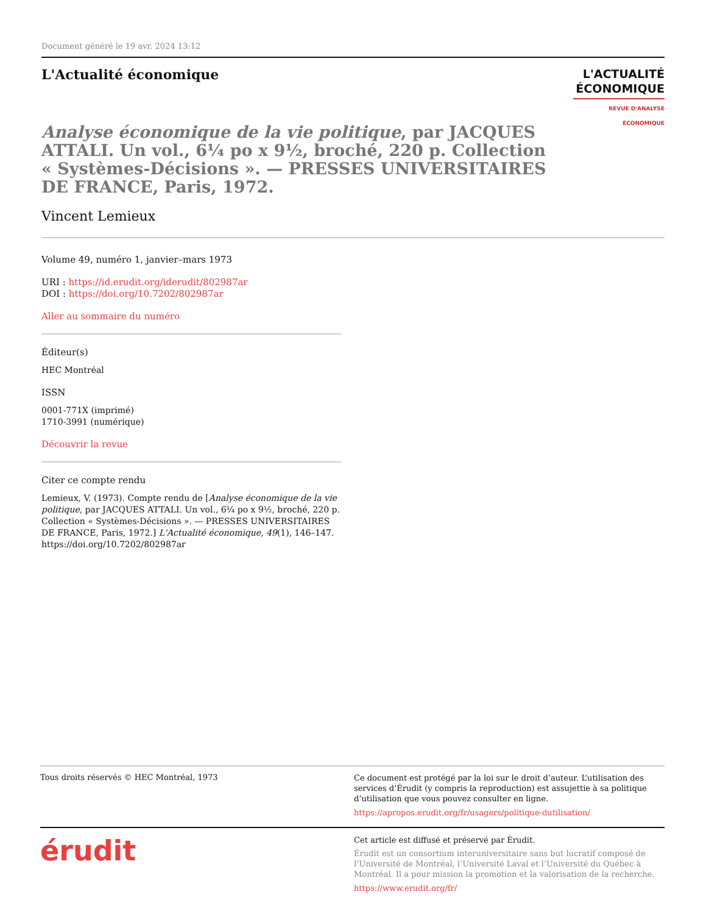Document généré le 19 avr. 2024 13:12
L'Actualité économique
L'ACTUALITÉ
ÉCONOMIQUE
REVUE D'ANALYSE ÉCONOMIQUE
Analyse économique de la vie politique, par JACQUES ATTALI. Un vol., 6¼ po x 9½, broché, 220 p. Collection « Systèmes-Décisions ». — PRESSES UNIVERSITAIRES DE FRANCE, Paris, 1972.
Vincent Lemieux
Volume 49, numéro 1, janvier–mars 1973
URI : https://id.erudit.org/iderudit/802987ar
DOI : https://doi.org/10.7202/802987ar
Aller au sommaire du numéro
Éditeur(s)
HEC Montréal
ISSN
0001-771X (imprimé)
1710-3991 (numérique)
Découvrir la revue
Citer ce compte rendu
Lemieux, V. (1973). Compte rendu de [Analyse économique de la vie politique, par JACQUES ATTALI. Un vol., 6¼ po x 9½, broché, 220 p. Collection « Systèmes-Décisions ». — PRESSES UNIVERSITAIRES DE FRANCE, Paris, 1972.] L'Actualité économique, 49(1), 146–147. https://doi.org/10.7202/802987ar
Tous droits réservés © HEC Montréal, 1973
Ce document est protégé par la loi sur le droit d’auteur. L’utilisation des services d’Érudit (y compris la reproduction) est assujettie à sa politique d’utilisation que vous pouvez consulter en ligne.
https://apropos.erudit.org/fr/usagers/politique-dutilisation/
érudit
Cet article est diffusé et préservé par Érudit.
Érudit est un consortium interuniversitaire sans but lucratif composé de l’Université de Montréal, l’Université Laval et l’Université du Québec à Montréal. Il a pour mission la promotion et la valorisation de la recherche.
https://www.erudit.org/fr/